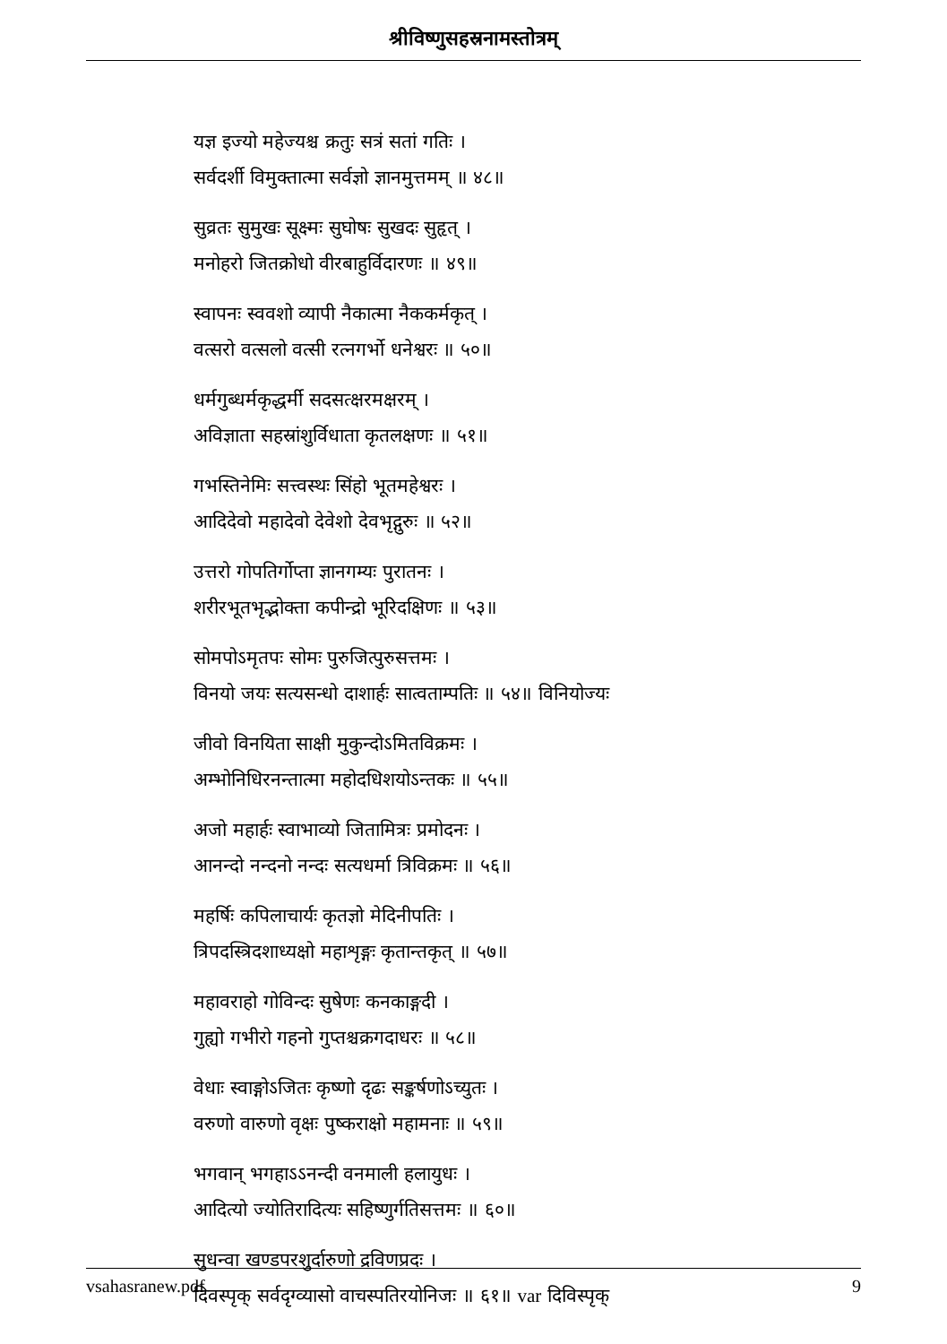श्रीविष्णुसहस्रनामस्तोत्रम्
यज्ञ इज्यो महेज्यश्च क्रतुः सत्रं सतां गतिः ।
सर्वदर्शी विमुक्तात्मा सर्वज्ञो ज्ञानमुत्तमम् ॥ ४८॥
सुव्रतः सुमुखः सूक्ष्मः सुघोषः सुखदः सुहृत् ।
मनोहरो जितक्रोधो वीरबाहुर्विदारणः ॥ ४९॥
स्वापनः स्ववशो व्यापी नैकात्मा नैककर्मकृत् ।
वत्सरो वत्सलो वत्सी रत्नगर्भो धनेश्वरः ॥ ५०॥
धर्मगुब्धर्मकृद्धर्मी सदसत्क्षरमक्षरम् ।
अविज्ञाता सहस्रांशुर्विधाता कृतलक्षणः ॥ ५१॥
गभस्तिनेमिः सत्त्वस्थः सिंहो भूतमहेश्वरः ।
आदिदेवो महादेवो देवेशो देवभृद्गुरुः ॥ ५२॥
उत्तरो गोपतिर्गोप्ता ज्ञानगम्यः पुरातनः ।
शरीरभूतभृद्भोक्ता कपीन्द्रो भूरिदक्षिणः ॥ ५३॥
सोमपोऽमृतपः सोमः पुरुजित्पुरुसत्तमः ।
विनयो जयः सत्यसन्धो दाशार्हः सात्वताम्पतिः ॥ ५४॥ विनियोज्यः
जीवो विनयिता साक्षी मुकुन्दोऽमितविक्रमः ।
अम्भोनिधिरनन्तात्मा महोदधिशयोऽन्तकः ॥ ५५॥
अजो महार्हः स्वाभाव्यो जितामित्रः प्रमोदनः ।
आनन्दो नन्दनो नन्दः सत्यधर्मा त्रिविक्रमः ॥ ५६॥
महर्षिः कपिलाचार्यः कृतज्ञो मेदिनीपतिः ।
त्रिपदस्त्रिदशाध्यक्षो महाशृङ्गः कृतान्तकृत् ॥ ५७॥
महावराहो गोविन्दः सुषेणः कनकाङ्गदी ।
गुह्यो गभीरो गहनो गुप्तश्चक्रगदाधरः ॥ ५८॥
वेधाः स्वाङ्गोऽजितः कृष्णो दृढः सङ्कर्षणोऽच्युतः ।
वरुणो वारुणो वृक्षः पुष्कराक्षो महामनाः ॥ ५९॥
भगवान् भगहाऽऽनन्दी वनमाली हलायुधः ।
आदित्यो ज्योतिरादित्यः सहिष्णुर्गतिसत्तमः ॥ ६०॥
सुधन्वा खण्डपरशुर्दारुणो द्रविणप्रदः ।
दिवस्पृक् सर्वदृग्व्यासो वाचस्पतिरयोनिजः ॥ ६१॥ var दिविस्पृक्
vsahasranew.pdf 9